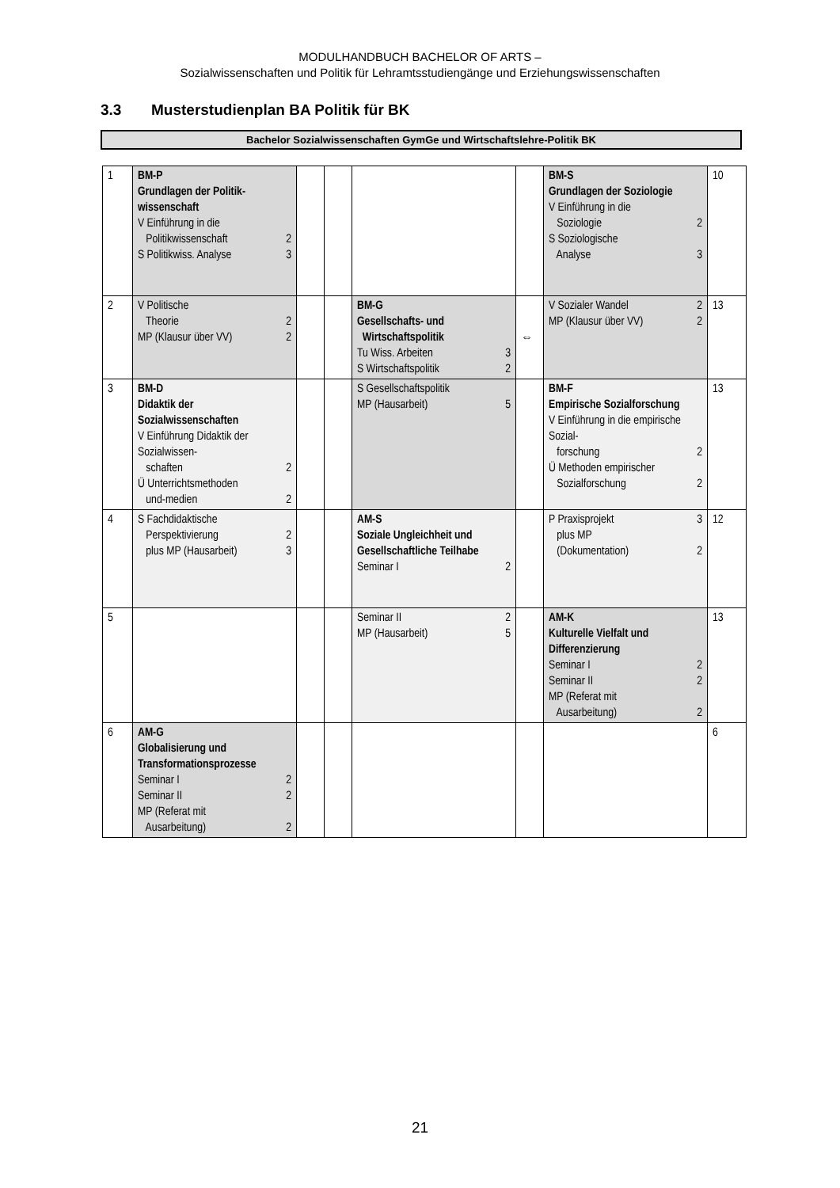MODULHANDBUCH BACHELOR OF ARTS –
Sozialwissenschaften und Politik für Lehramtsstudiengänge und Erziehungswissenschaften
3.3 Musterstudienplan BA Politik für BK
Bachelor Sozialwissenschaften GymGe und Wirtschaftslehre-Politik BK
| 1 | BM-P Grundlagen der Politik-wissenschaft V Einführung in die Politikwissenschaft 2 S Politikwiss. Analyse 3 | | | | | BM-S Grundlagen der Soziologie V Einführung in die Soziologie 2 S Soziologische Analyse 3 | 10 |
| 2 | V Politische Theorie 2 MP (Klausur über VV) 2 | | | BM-G Gesellschafts- und Wirtschaftspolitik Tu Wiss. Arbeiten 3 S Wirtschaftspolitik 2 | ⇔ | V Sozialer Wandel 2 MP (Klausur über VV) 2 | 13 |
| 3 | BM-D Didaktik der Sozialwissenschaften V Einführung Didaktik der Sozialwissen- schaften 2 Ü Unterrichtsmethoden und-medien 2 | | | S Gesellschaftspolitik MP (Hausarbeit) 5 | | BM-F Empirische Sozialforschung V Einführung in die empirische Sozial- forschung 2 Ü Methoden empirischer Sozialforschung 2 | 13 |
| 4 | S Fachdidaktische Perspektivierung 2 plus MP (Hausarbeit) 3 | | | AM-S Soziale Ungleichheit und Gesellschaftliche Teilhabe Seminar I 2 | | P Praxisprojekt 3 plus MP (Dokumentation) 2 | 12 |
| 5 | | | | Seminar II 2 MP (Hausarbeit) 5 | | AM-K Kulturelle Vielfalt und Differenzierung Seminar I 2 Seminar II 2 MP (Referat mit Ausarbeitung) 2 | 13 |
| 6 | AM-G Globalisierung und Transformationsprozesse Seminar I 2 Seminar II 2 MP (Referat mit Ausarbeitung) 2 | | | | | | 6 |
21